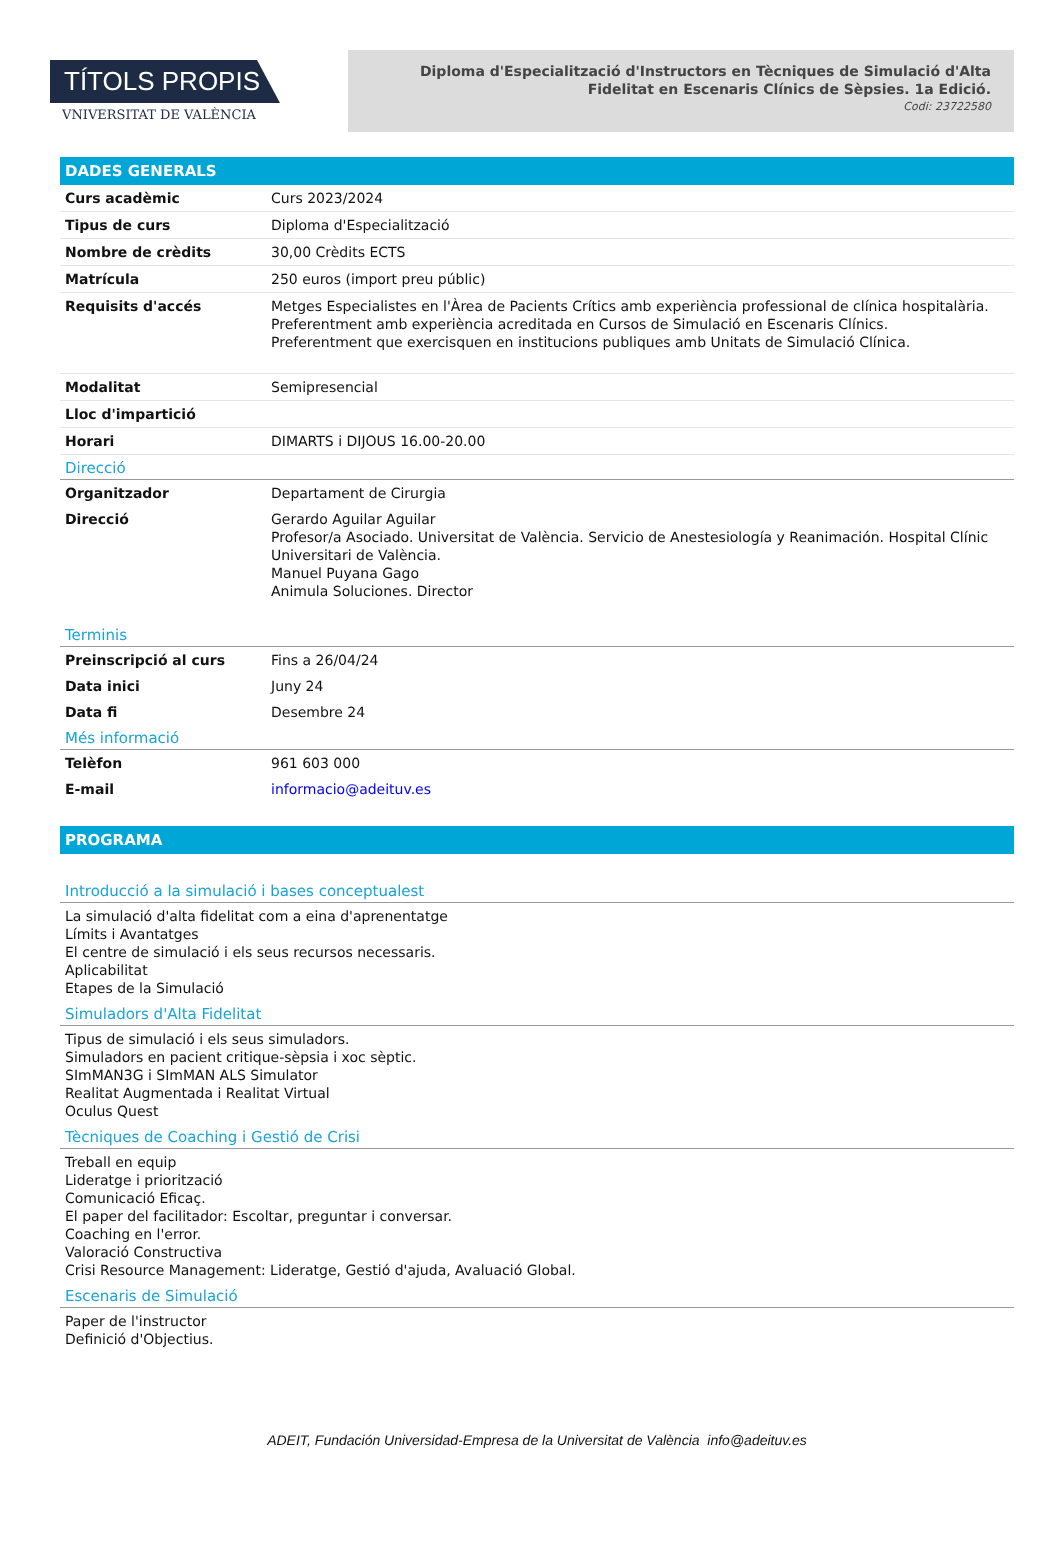TÍTOLS PROPIS
VNIVERSITAT DE VALÈNCIA
Diploma d'Especialització d'Instructors en Tècniques de Simulació d'Alta Fidelitat en Escenaris Clínics de Sèpsies. 1a Edició.
Codi: 23722580
DADES GENERALS
| Curs acadèmic | Curs 2023/2024 |
| Tipus de curs | Diploma d'Especialització |
| Nombre de crèdits | 30,00 Crèdits ECTS |
| Matrícula | 250 euros (import preu públic) |
| Requisits d'accés | Metges Especialistes en l'Àrea de Pacients Crítics amb experiència professional de clínica hospitalària. Preferentment amb experiència acreditada en Cursos de Simulació en Escenaris Clínics. Preferentment que exercisquen en institucions publiques amb Unitats de Simulació Clínica. |
| Modalitat | Semipresencial |
| Lloc d'impartició | |
| Horari | DIMARTS i DIJOUS 16.00-20.00 |
Direcció
| Organitzador | Departament de Cirurgia |
| Direcció | Gerardo Aguilar Aguilar Profesor/a Asociado. Universitat de València. Servicio de Anestesiología y Reanimación. Hospital Clínic Universitari de València. Manuel Puyana Gago Animula Soluciones. Director |
Terminis
| Preinscripció al curs | Fins a 26/04/24 |
| Data inici | Juny 24 |
| Data fi | Desembre 24 |
Més informació
| Telèfon | 961 603 000 |
| E-mail | informacio@adeituv.es |
PROGRAMA
Introducció a la simulació i bases conceptualest
La simulació d'alta fidelitat com a eina d'aprenentatge
Límits i Avantatges
El centre de simulació i els seus recursos necessaris.
Aplicabilitat
Etapes de la Simulació
Simuladors d'Alta Fidelitat
Tipus de simulació i els seus simuladors.
Simuladors en pacient critique-sèpsia i xoc sèptic.
SImMAN3G i SImMAN ALS Simulator
Realitat Augmentada i Realitat Virtual
Oculus Quest
Tècniques de Coaching i Gestió de Crisi
Treball en equip
Lideratge i priorització
Comunicació Eficaç.
El paper del facilitador: Escoltar, preguntar i conversar.
Coaching en l'error.
Valoració Constructiva
Crisi Resource Management: Lideratge, Gestió d'ajuda, Avaluació Global.
Escenaris de Simulació
Paper de l'instructor
Definició d'Objectius.
ADEIT, Fundación Universidad-Empresa de la Universitat de València info@adeituv.es